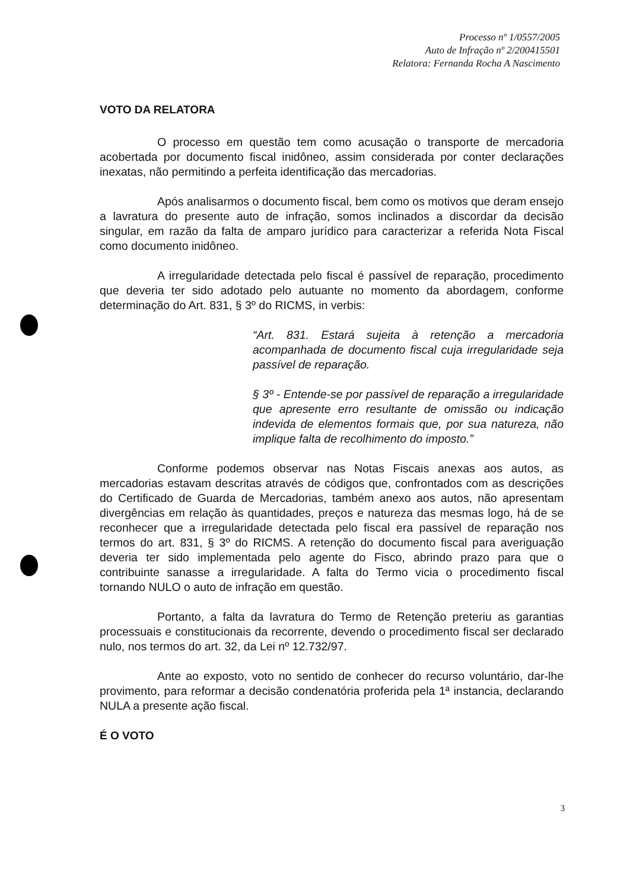Processo nº 1/0557/2005
Auto de Infração nº 2/200415501
Relatora: Fernanda Rocha A Nascimento
VOTO DA RELATORA
O processo em questão tem como acusação o transporte de mercadoria acobertada por documento fiscal inidôneo, assim considerada por conter declarações inexatas, não permitindo a perfeita identificação das mercadorias.
Após analisarmos o documento fiscal, bem como os motivos que deram ensejo a lavratura do presente auto de infração, somos inclinados a discordar da decisão singular, em razão da falta de amparo jurídico para caracterizar a referida Nota Fiscal como documento inidôneo.
A irregularidade detectada pelo fiscal é passível de reparação, procedimento que deveria ter sido adotado pelo autuante no momento da abordagem, conforme determinação do Art. 831, § 3º do RICMS, in verbis:
“Art. 831. Estará sujeita à retenção a mercadoria acompanhada de documento fiscal cuja irregularidade seja passível de reparação.
§ 3º - Entende-se por passível de reparação a irregularidade que apresente erro resultante de omissão ou indicação indevida de elementos formais que, por sua natureza, não implique falta de recolhimento do imposto.”
Conforme podemos observar nas Notas Fiscais anexas aos autos, as mercadorias estavam descritas através de códigos que, confrontados com as descrições do Certificado de Guarda de Mercadorias, também anexo aos autos, não apresentam divergências em relação às quantidades, preços e natureza das mesmas logo, há de se reconhecer que a irregularidade detectada pelo fiscal era passível de reparação nos termos do art. 831, § 3º do RICMS. A retenção do documento fiscal para averiguação deveria ter sido implementada pelo agente do Fisco, abrindo prazo para que o contribuinte sanasse a irregularidade. A falta do Termo vicia o procedimento fiscal tornando NULO o auto de infração em questão.
Portanto, a falta da lavratura do Termo de Retenção preteriu as garantias processuais e constitucionais da recorrente, devendo o procedimento fiscal ser declarado nulo, nos termos do art. 32, da Lei nº 12.732/97.
Ante ao exposto, voto no sentido de conhecer do recurso voluntário, dar-lhe provimento, para reformar a decisão condenatória proferida pela 1ª instancia, declarando NULA a presente ação fiscal.
É O VOTO
3